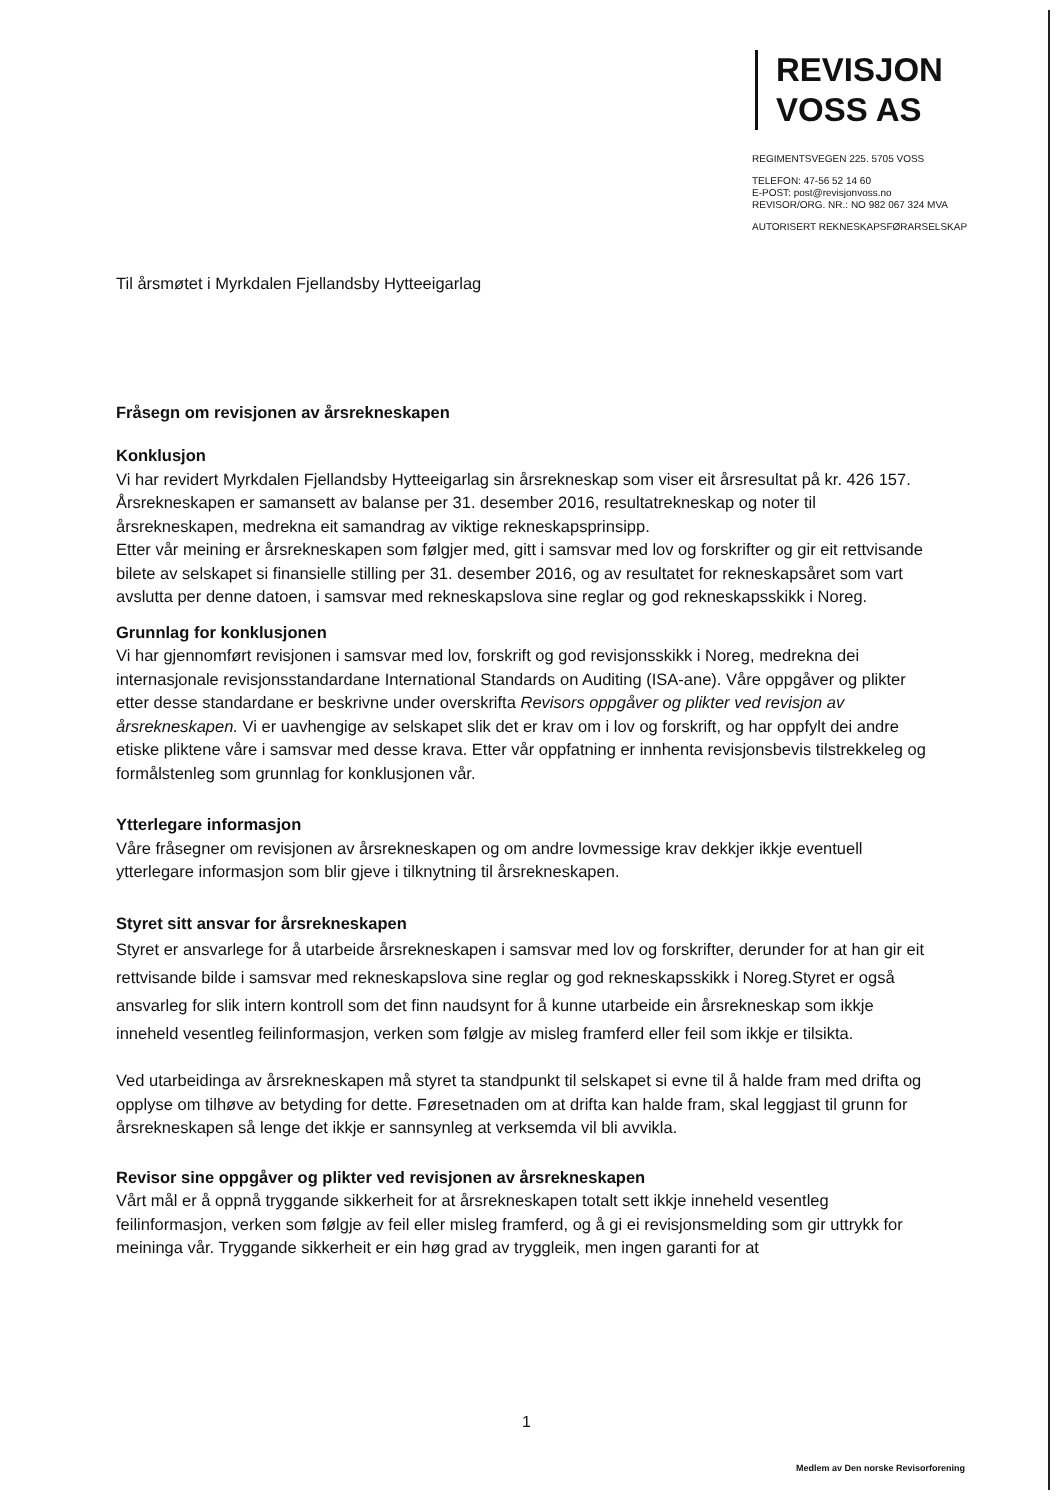REVISJON
VOSS AS
REGIMENTSVEGEN 225. 5705 VOSS
TELEFON: 47-56 52 14 60
E-POST: post@revisjonvoss.no
REVISOR/ORG. NR.: NO 982 067 324 MVA
AUTORISERT REKNESKAPSFØRARSELSKAP
Til årsmøtet i Myrkdalen Fjellandsby Hytteeigarlag
Fråsegn om revisjonen av årsrekneskapen
Konklusjon
Vi har revidert Myrkdalen Fjellandsby Hytteeigarlag sin årsrekneskap som viser eit årsresultat på kr. 426 157.
Årsrekneskapen er samansett av balanse per 31. desember 2016, resultatrekneskap og noter til årsrekneskapen, medrekna eit samandrag av viktige rekneskapsprinsipp.
Etter vår meining er årsrekneskapen som følgjer med, gitt i samsvar med lov og forskrifter og gir eit rettvisande bilete av selskapet si finansielle stilling per 31. desember 2016, og av resultatet for rekneskapsåret som vart avslutta per denne datoen, i samsvar med rekneskapslova sine reglar og god rekneskapsskikk i Noreg.
Grunnlag for konklusjonen
Vi har gjennomført revisjonen i samsvar med lov, forskrift og god revisjonsskikk i Noreg, medrekna dei internasjonale revisjonsstandardane International Standards on Auditing (ISA-ane). Våre oppgåver og plikter etter desse standardane er beskrivne under overskrifta Revisors oppgåver og plikter ved revisjon av årsrekneskapen. Vi er uavhengige av selskapet slik det er krav om i lov og forskrift, og har oppfylt dei andre etiske pliktene våre i samsvar med desse krava. Etter vår oppfatning er innhenta revisjonsbevis tilstrekkeleg og formålstenleg som grunnlag for konklusjonen vår.
Ytterlegare informasjon
Våre fråsegner om revisjonen av årsrekneskapen og om andre lovmessige krav dekkjer ikkje eventuell ytterlegare informasjon som blir gjeve i tilknytning til årsrekneskapen.
Styret sitt ansvar for årsrekneskapen
Styret er ansvarlege for å utarbeide årsrekneskapen i samsvar med lov og forskrifter, derunder for at han gir eit rettvisande bilde i samsvar med rekneskapslova sine reglar og god rekneskapsskikk i Noreg.Styret er også ansvarleg for slik intern kontroll som det finn naudsynt for å kunne utarbeide ein årsrekneskap som ikkje inneheld vesentleg feilinformasjon, verken som følgje av misleg framferd eller feil som ikkje er tilsikta.
Ved utarbeidinga av årsrekneskapen må styret ta standpunkt til selskapet si evne til å halde fram med drifta og opplyse om tilhøve av betyding for dette. Føresetnaden om at drifta kan halde fram, skal leggjast til grunn for årsrekneskapen så lenge det ikkje er sannsynleg at verksemda vil bli avvikla.
Revisor sine oppgåver og plikter ved revisjonen av årsrekneskapen
Vårt mål er å oppnå tryggande sikkerheit for at årsrekneskapen totalt sett ikkje inneheld vesentleg feilinformasjon, verken som følgje av feil eller misleg framferd, og å gi ei revisjonsmelding som gir uttrykk for meininga vår. Tryggande sikkerheit er ein høg grad av tryggleik, men ingen garanti for at
1
Medlem av Den norske Revisorforening